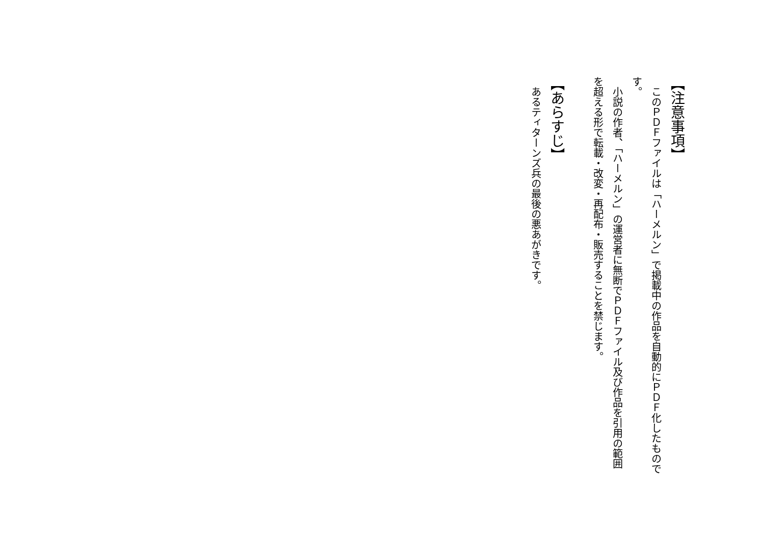【注意事項】
　このＰＤＦファイルは「ハーメルン」で掲載中の作品を自動的にＰＤＦ化したものです。
　小説の作者、「ハーメルン」の運営者に無断でＰＤＦファイル及び作品を引用の範囲を超える形で転載・改変・再配布・販売することを禁じます。
【あらすじ】
　あるティターンズ兵の最後の悪あがきです。